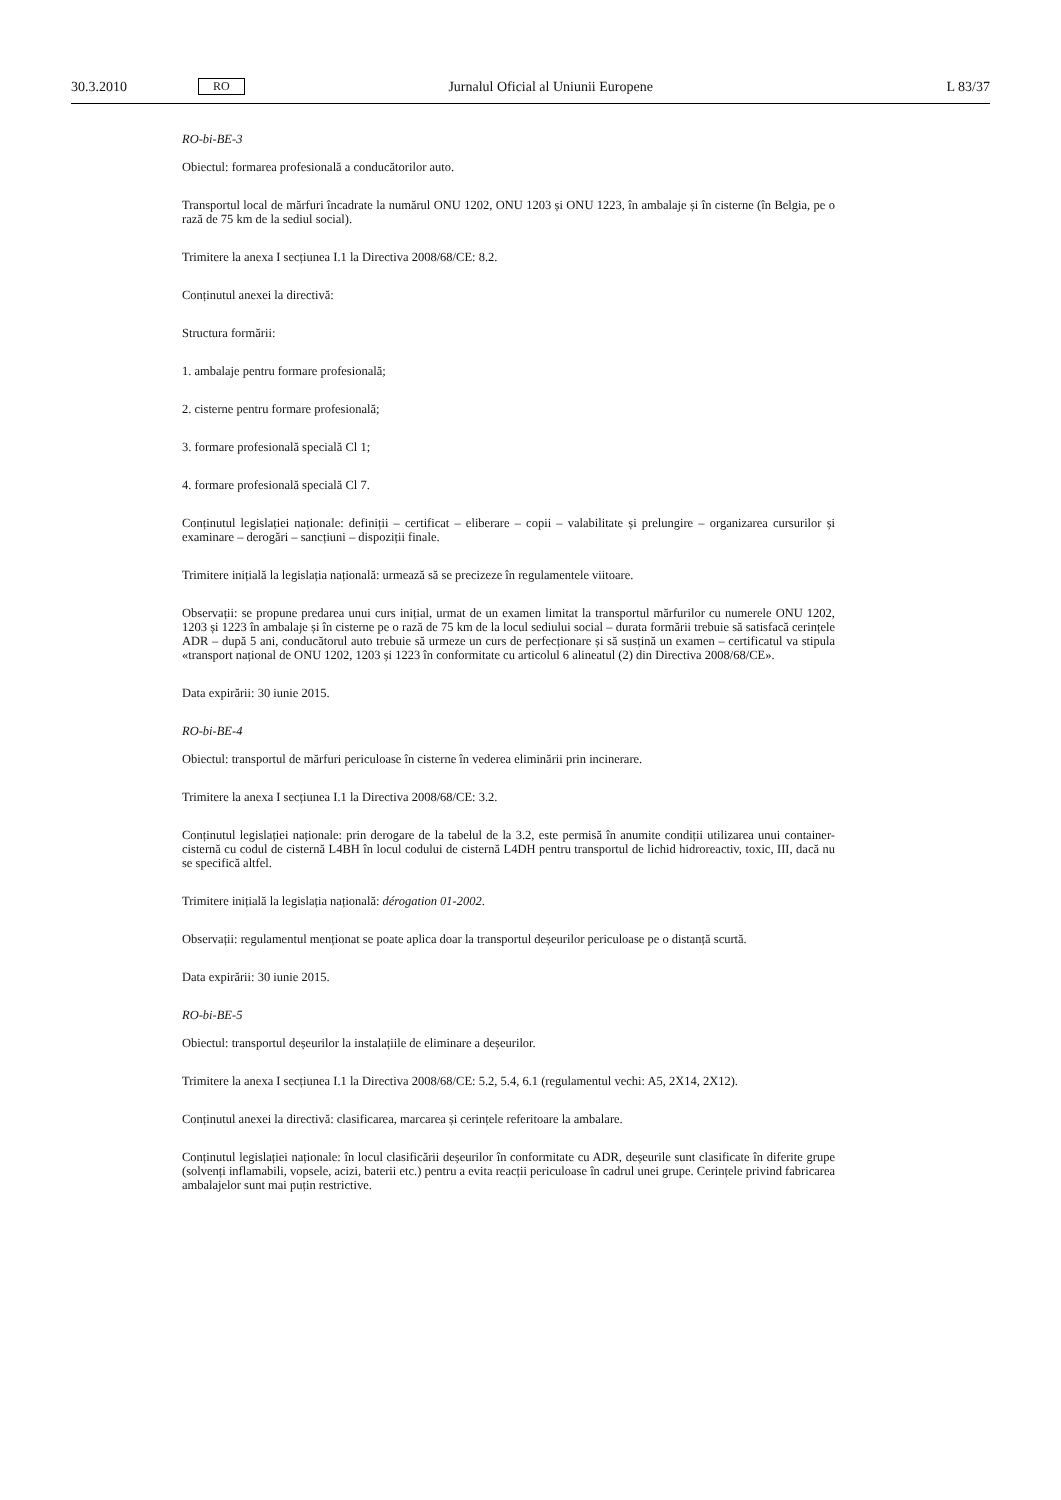30.3.2010 RO Jurnalul Oficial al Uniunii Europene L 83/37
RO-bi-BE-3
Obiectul: formarea profesională a conducătorilor auto.
Transportul local de mărfuri încadrate la numărul ONU 1202, ONU 1203 și ONU 1223, în ambalaje și în cisterne (în Belgia, pe o rază de 75 km de la sediul social).
Trimitere la anexa I secțiunea I.1 la Directiva 2008/68/CE: 8.2.
Conținutul anexei la directivă:
Structura formării:
1. ambalaje pentru formare profesională;
2. cisterne pentru formare profesională;
3. formare profesională specială Cl 1;
4. formare profesională specială Cl 7.
Conținutul legislației naționale: definiții – certificat – eliberare – copii – valabilitate și prelungire – organizarea cursurilor și examinare – derogări – sancțiuni – dispoziții finale.
Trimitere inițială la legislația națională: urmează să se precizeze în regulamentele viitoare.
Observații: se propune predarea unui curs inițial, urmat de un examen limitat la transportul mărfurilor cu numerele ONU 1202, 1203 și 1223 în ambalaje și în cisterne pe o rază de 75 km de la locul sediului social – durata formării trebuie să satisfacă cerințele ADR – după 5 ani, conducătorul auto trebuie să urmeze un curs de perfecționare și să susțină un examen – certificatul va stipula «transport național de ONU 1202, 1203 și 1223 în conformitate cu articolul 6 alineatul (2) din Directiva 2008/68/CE».
Data expirării: 30 iunie 2015.
RO-bi-BE-4
Obiectul: transportul de mărfuri periculoase în cisterne în vederea eliminării prin incinerare.
Trimitere la anexa I secțiunea I.1 la Directiva 2008/68/CE: 3.2.
Conținutul legislației naționale: prin derogare de la tabelul de la 3.2, este permisă în anumite condiții utilizarea unui container-cisternă cu codul de cisternă L4BH în locul codului de cisternă L4DH pentru transportul de lichid hidroreactiv, toxic, III, dacă nu se specifică altfel.
Trimitere inițială la legislația națională: dérogation 01-2002.
Observații: regulamentul menționat se poate aplica doar la transportul deșeurilor periculoase pe o distanță scurtă.
Data expirării: 30 iunie 2015.
RO-bi-BE-5
Obiectul: transportul deșeurilor la instalațiile de eliminare a deșeurilor.
Trimitere la anexa I secțiunea I.1 la Directiva 2008/68/CE: 5.2, 5.4, 6.1 (regulamentul vechi: A5, 2X14, 2X12).
Conținutul anexei la directivă: clasificarea, marcarea și cerințele referitoare la ambalare.
Conținutul legislației naționale: în locul clasificării deșeurilor în conformitate cu ADR, deșeurile sunt clasificate în diferite grupe (solvenți inflamabili, vopsele, acizi, baterii etc.) pentru a evita reacții periculoase în cadrul unei grupe. Cerințele privind fabricarea ambalajelor sunt mai puțin restrictive.